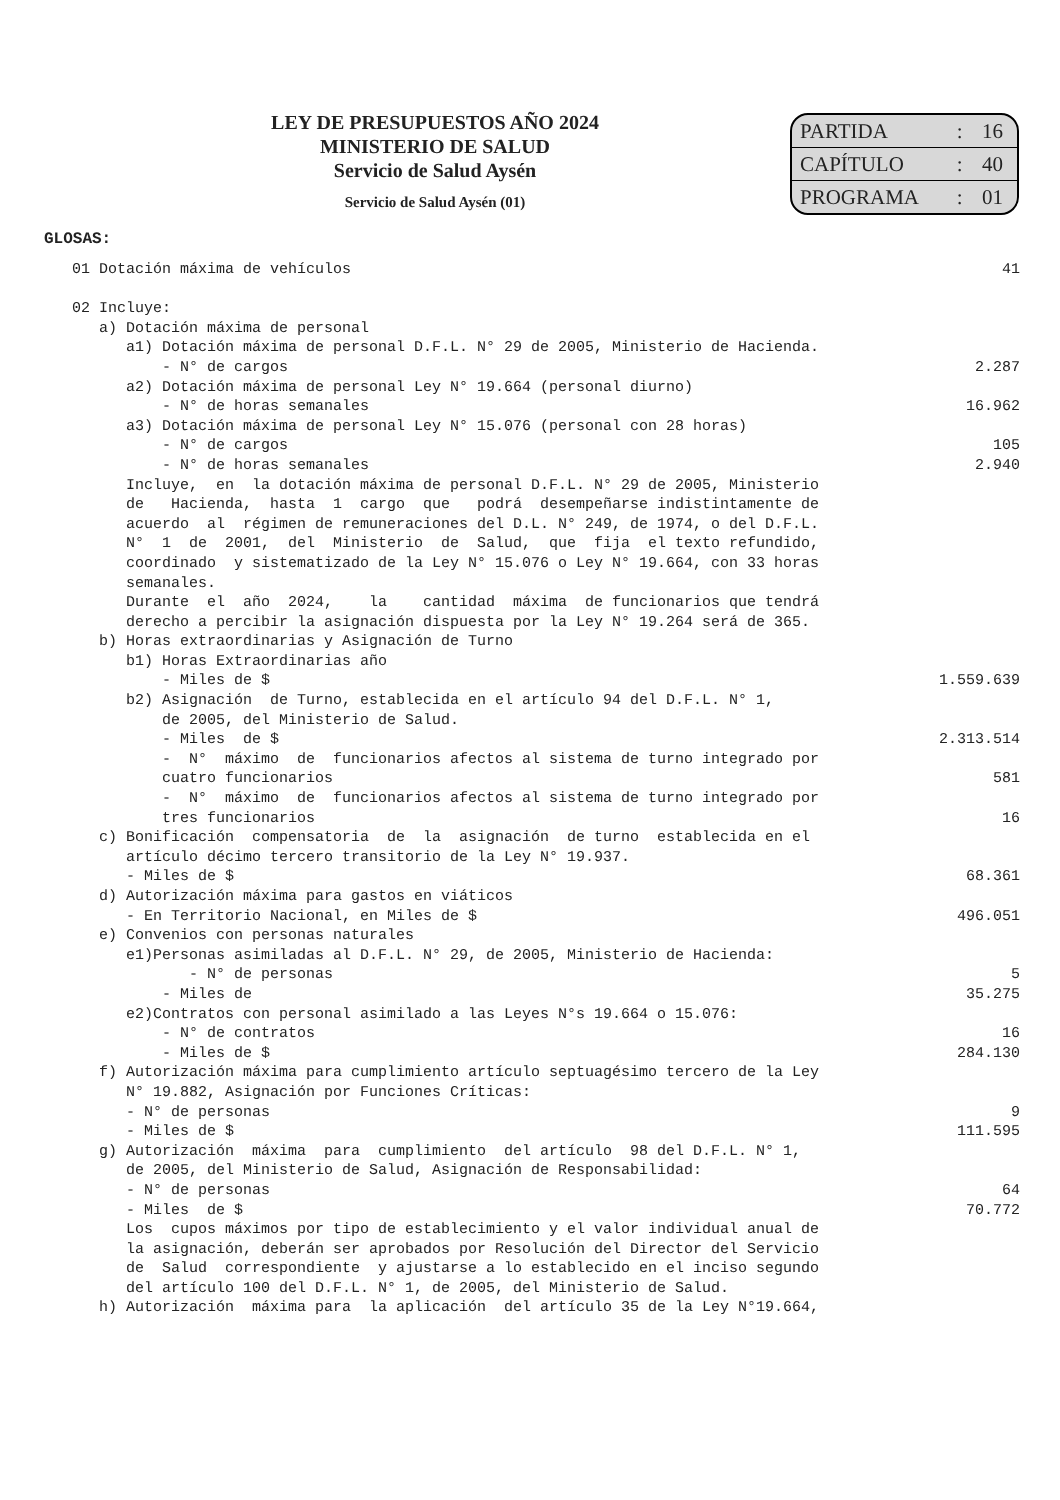LEY DE PRESUPUESTOS AÑO 2024
MINISTERIO DE SALUD
Servicio de Salud Aysén
Servicio de Salud Aysén (01)
| PARTIDA | : | 16 |
| CAPÍTULO | : | 40 |
| PROGRAMA | : | 01 |
GLOSAS:
| 01 Dotación máxima de vehículos | 41 |
| 02 Incluye: | |
| a) Dotación máxima de personal | |
| a1) Dotación máxima de personal D.F.L. N° 29 de 2005, Ministerio de Hacienda. | |
| - N° de cargos | 2.287 |
| a2) Dotación máxima de personal Ley N° 19.664 (personal diurno) | |
| - N° de horas semanales | 16.962 |
| a3) Dotación máxima de personal Ley N° 15.076 (personal con 28 horas) | |
| - N° de cargos | 105 |
| - N° de horas semanales | 2.940 |
| Incluye, en la dotación máxima de personal D.F.L. N° 29 de 2005, Ministerio de Hacienda, hasta 1 cargo que podrá desempeñarse indistintamente de acuerdo al régimen de remuneraciones del D.L. N° 249, de 1974, o del D.F.L. N° 1 de 2001, del Ministerio de Salud, que fija el texto refundido, coordinado y sistematizado de la Ley N° 15.076 o Ley N° 19.664, con 33 horas semanales. Durante el año 2024, la cantidad máxima de funcionarios que tendrá derecho a percibir la asignación dispuesta por la Ley N° 19.264 será de 365. | |
| b) Horas extraordinarias y Asignación de Turno | |
| b1) Horas Extraordinarias año | |
| - Miles de $ | 1.559.639 |
| b2) Asignación de Turno, establecida en el artículo 94 del D.F.L. N° 1, de 2005, del Ministerio de Salud. | |
| - Miles de $ | 2.313.514 |
| - N° máximo de funcionarios afectos al sistema de turno integrado por cuatro funcionarios | 581 |
| - N° máximo de funcionarios afectos al sistema de turno integrado por tres funcionarios | 16 |
| c) Bonificación compensatoria de la asignación de turno establecida en el artículo décimo tercero transitorio de la Ley N° 19.937. | |
| - Miles de $ | 68.361 |
| d) Autorización máxima para gastos en viáticos | |
| - En Territorio Nacional, en Miles de $ | 496.051 |
| e) Convenios con personas naturales | |
| e1)Personas asimiladas al D.F.L. N° 29, de 2005, Ministerio de Hacienda: | |
| - N° de personas | 5 |
| - Miles de | 35.275 |
| e2)Contratos con personal asimilado a las Leyes N°s 19.664 o 15.076: | |
| - N° de contratos | 16 |
| - Miles de $ | 284.130 |
| f) Autorización máxima para cumplimiento artículo septuagésimo tercero de la Ley N° 19.882, Asignación por Funciones Críticas: | |
| - N° de personas | 9 |
| - Miles de $ | 111.595 |
| g) Autorización máxima para cumplimiento del artículo 98 del D.F.L. N° 1, de 2005, del Ministerio de Salud, Asignación de Responsabilidad: | |
| - N° de personas | 64 |
| - Miles de $ | 70.772 |
| Los cupos máximos por tipo de establecimiento y el valor individual anual de la asignación, deberán ser aprobados por Resolución del Director del Servicio de Salud correspondiente y ajustarse a lo establecido en el inciso segundo del artículo 100 del D.F.L. N° 1, de 2005, del Ministerio de Salud. | |
| h) Autorización máxima para la aplicación del artículo 35 de la Ley N°19.664, | |